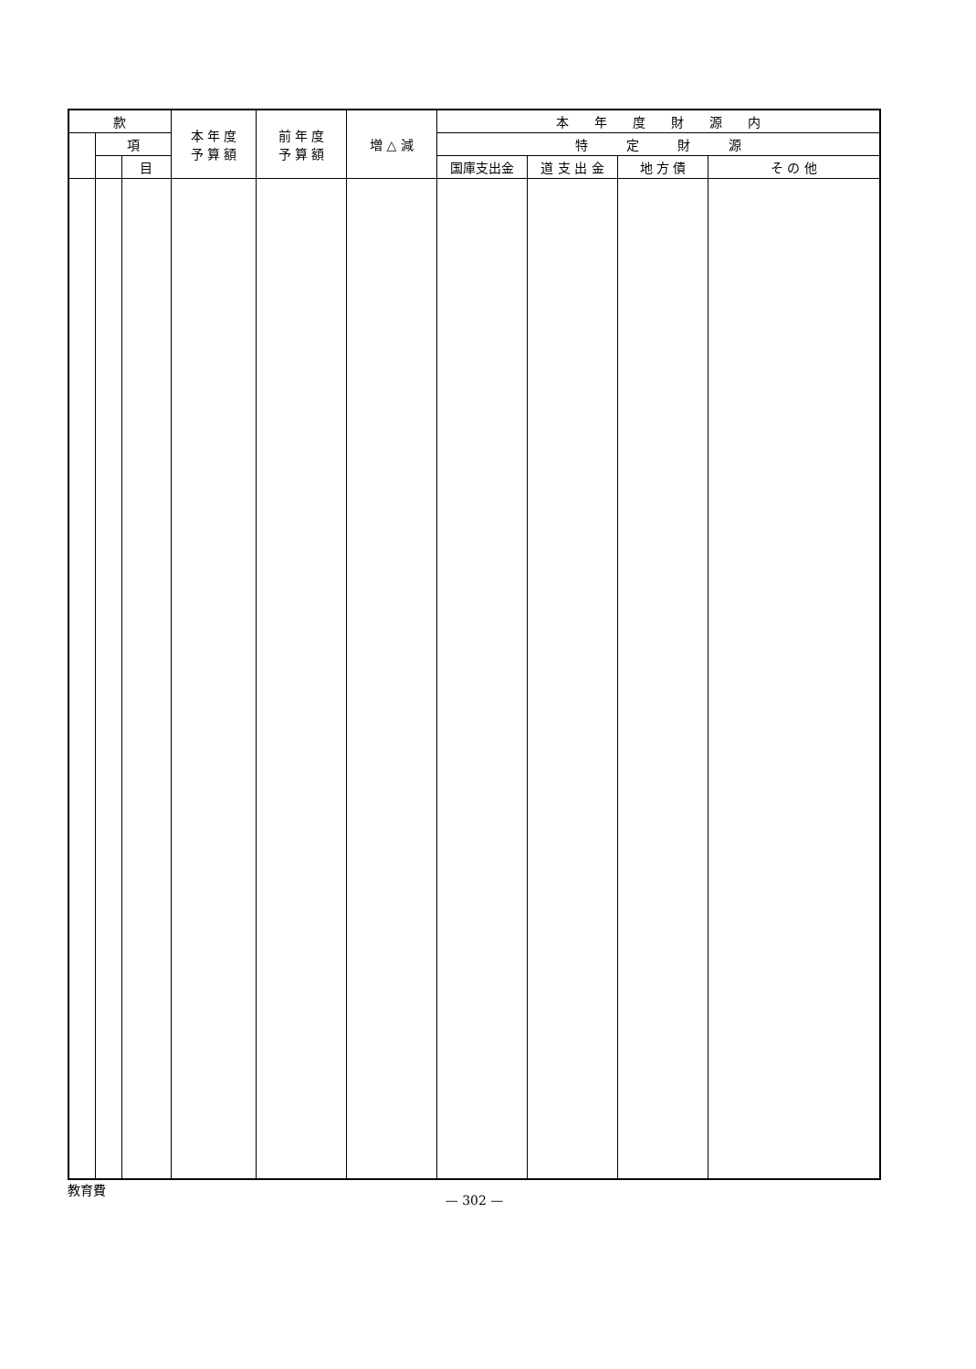| 款 | | | 本 年 度 予 算 額 | 前 年 度 予 算 額 | 増 △ 減 | 本 年 度 財 源 内 | | | |
| --- | --- | --- | --- | --- | --- | --- | --- | --- | --- |
| | 項 | | | | | 特 定 財 源 | | | |
| | | 目 | | | | 国庫支出金 | 道 支 出 金 | 地 方 債 | そ の 他 |
教育費
— 302 —